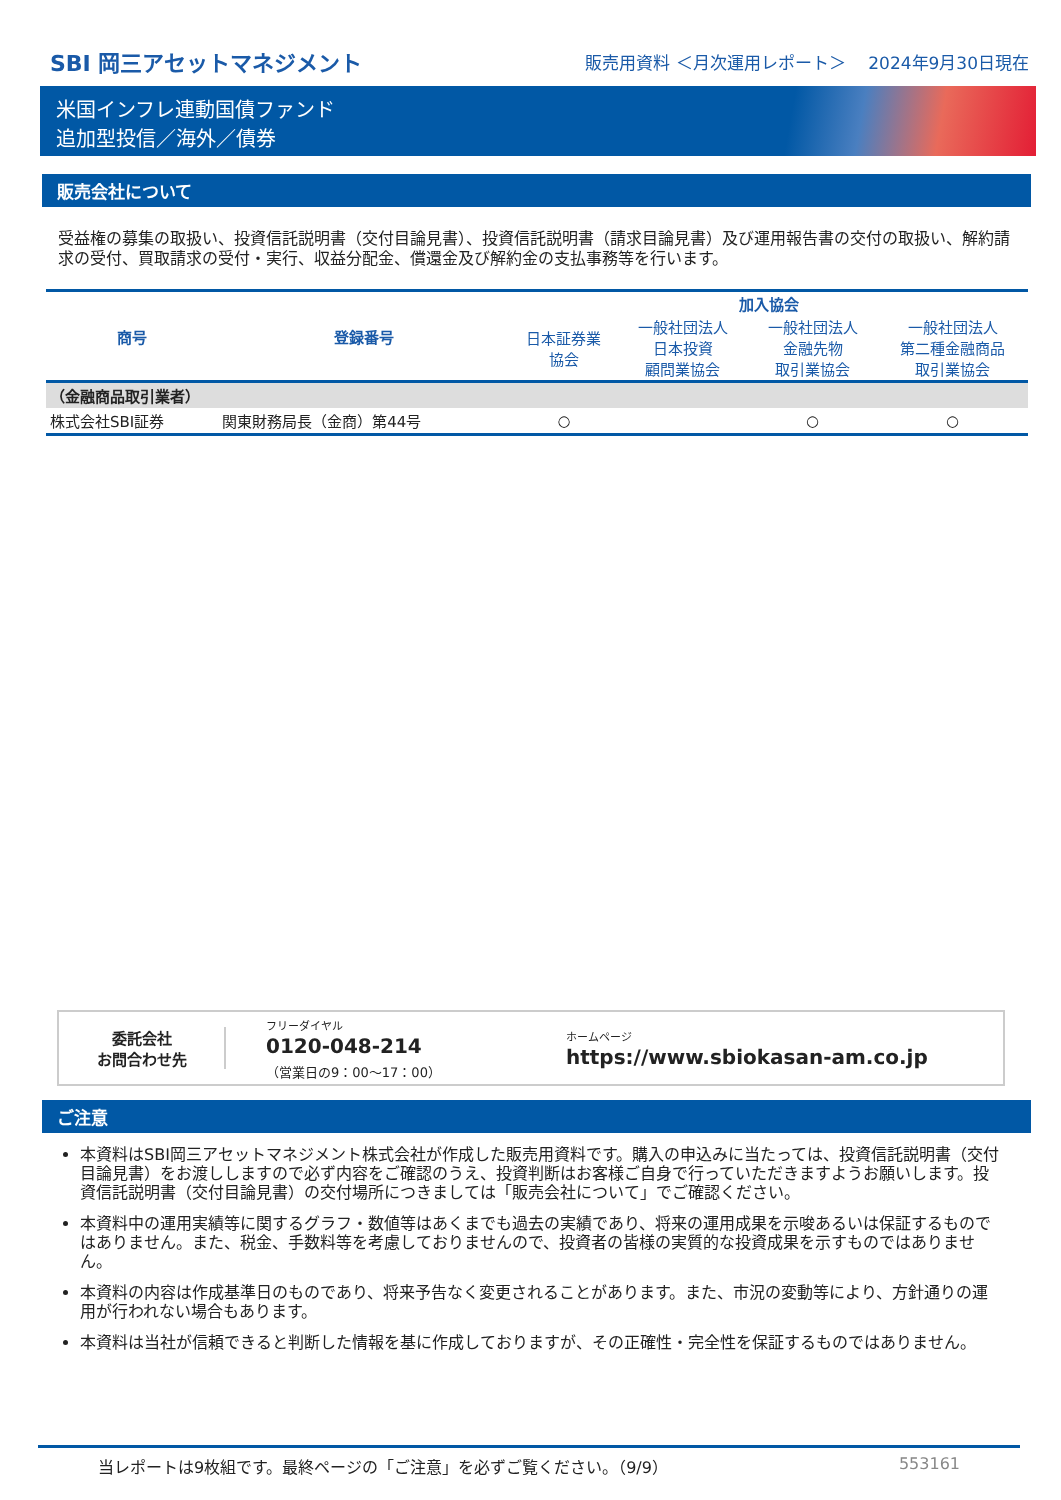SBI 岡三アセットマネジメント
販売用資料 ＜月次運用レポート＞　 2024年9月30日現在
米国インフレ連動国債ファンド
追加型投信／海外／債券
販売会社について
受益権の募集の取扱い、投資信託説明書（交付目論見書）、投資信託説明書（請求目論見書）及び運用報告書の交付の取扱い、解約請求の受付、買取請求の受付・実行、収益分配金、償還金及び解約金の支払事務等を行います。
| 商号 | 登録番号 | 加入協会 | | | |
| --- | --- | --- | --- | --- | --- |
| | | 日本証券業 協会 | 一般社団法人 日本投資 顧問業協会 | 一般社団法人 金融先物 取引業協会 | 一般社団法人 第二種金融商品 取引業協会 |
| （金融商品取引業者） | | | | | |
| 株式会社SBI証券 | 関東財務局長（金商）第44号 | ○ | | ○ | ○ |
委託会社
お問合わせ先
フリーダイヤル
0120-048-214
（営業日の9：00～17：00）
ホームページ
https://www.sbiokasan-am.co.jp
ご注意
本資料はSBI岡三アセットマネジメント株式会社が作成した販売用資料です。購入の申込みに当たっては、投資信託説明書（交付目論見書）をお渡ししますので必ず内容をご確認のうえ、投資判断はお客様ご自身で行っていただきますようお願いします。投資信託説明書（交付目論見書）の交付場所につきましては「販売会社について」でご確認ください。
本資料中の運用実績等に関するグラフ・数値等はあくまでも過去の実績であり、将来の運用成果を示唆あるいは保証するものではありません。また、税金、手数料等を考慮しておりませんので、投資者の皆様の実質的な投資成果を示すものではありません。
本資料の内容は作成基準日のものであり、将来予告なく変更されることがあります。また、市況の変動等により、方針通りの運用が行われない場合もあります。
本資料は当社が信頼できると判断した情報を基に作成しておりますが、その正確性・完全性を保証するものではありません。
当レポートは9枚組です。最終ページの「ご注意」を必ずご覧ください。（9/9） 553161